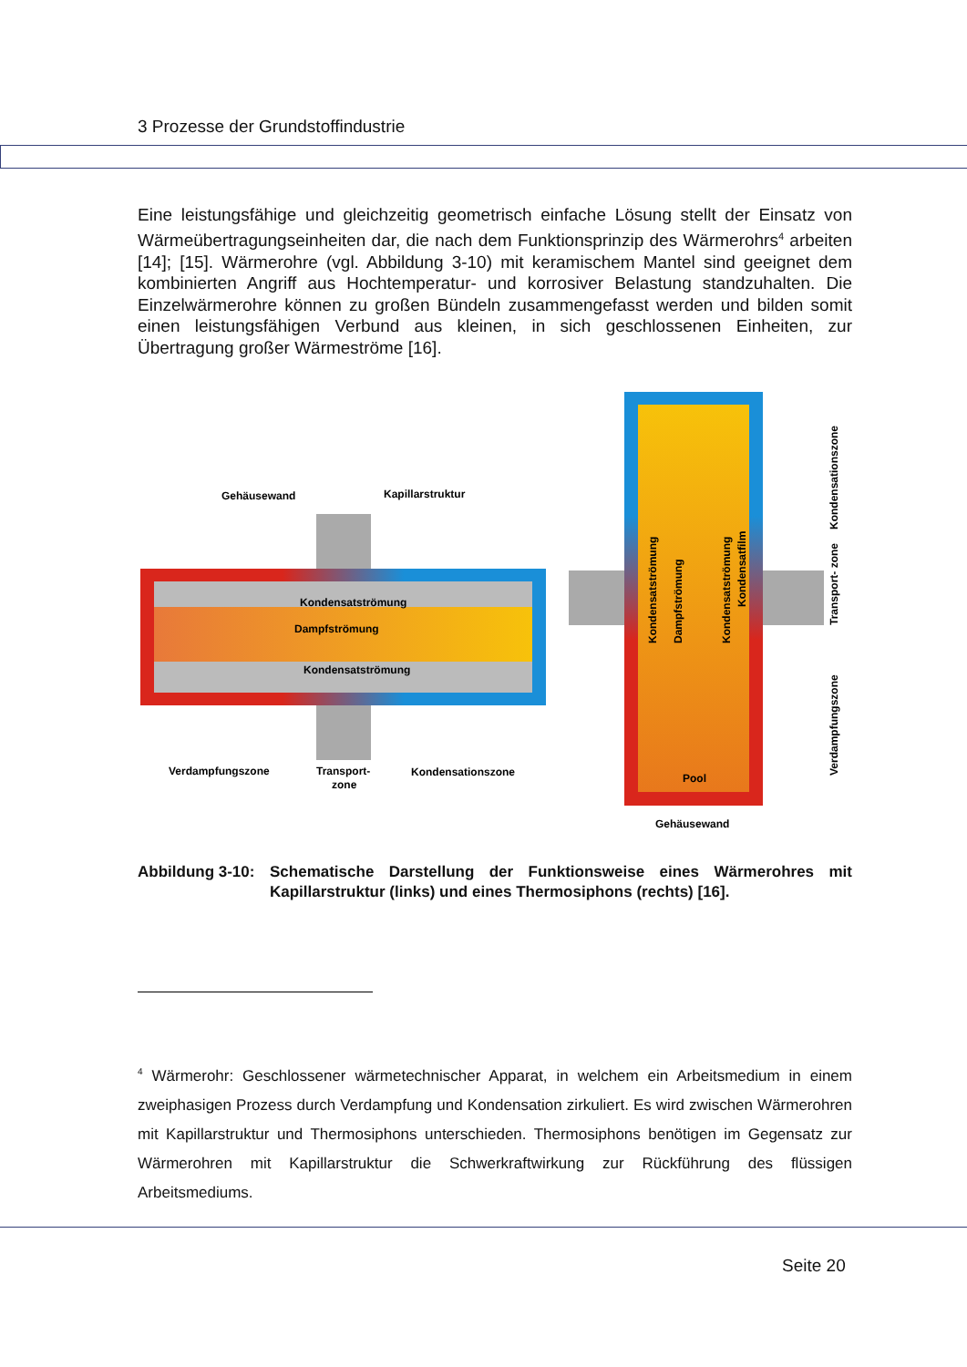3 Prozesse der Grundstoffindustrie
Eine leistungsfähige und gleichzeitig geometrisch einfache Lösung stellt der Einsatz von Wärmeübertragungseinheiten dar, die nach dem Funktionsprinzip des Wärmerohrs<sup>4</sup> arbeiten [14]; [15]. Wärmerohre (vgl. Abbildung 3-10) mit keramischem Mantel sind geeignet dem kombinierten Angriff aus Hochtemperatur- und korrosiver Belastung standzuhalten. Die Einzelwärmerohre können zu großen Bündeln zusammengefasst werden und bilden somit einen leistungsfähigen Verbund aus kleinen, in sich geschlossenen Einheiten, zur Übertragung großer Wärmeströme [16].
Gehäusewand
Kapillarstruktur
Kondensatströmung
Dampfströmung
Kondensatströmung
Verdampfungszone
Transport-
zone
Kondensationszone
Kondensatströmung
Dampfströmung
Kondensatströmung
Kondensatfilm
Pool
Gehäusewand
Kondensationszone
Transport- zone
Verdampfungszone
Abbildung 3-10:
Schematische Darstellung der Funktionsweise eines Wärmerohres mit Kapillarstruktur (links) und eines Thermosiphons (rechts) [16].
<sup>4</sup> Wärmerohr: Geschlossener wärmetechnischer Apparat, in welchem ein Arbeitsmedium in einem zweiphasigen Prozess durch Verdampfung und Kondensation zirkuliert. Es wird zwischen Wärmerohren mit Kapillarstruktur und Thermosiphons unterschieden. Thermosiphons benötigen im Gegensatz zur Wärmerohren mit Kapillarstruktur die Schwerkraftwirkung zur Rückführung des flüssigen Arbeitsmediums.
Seite 20